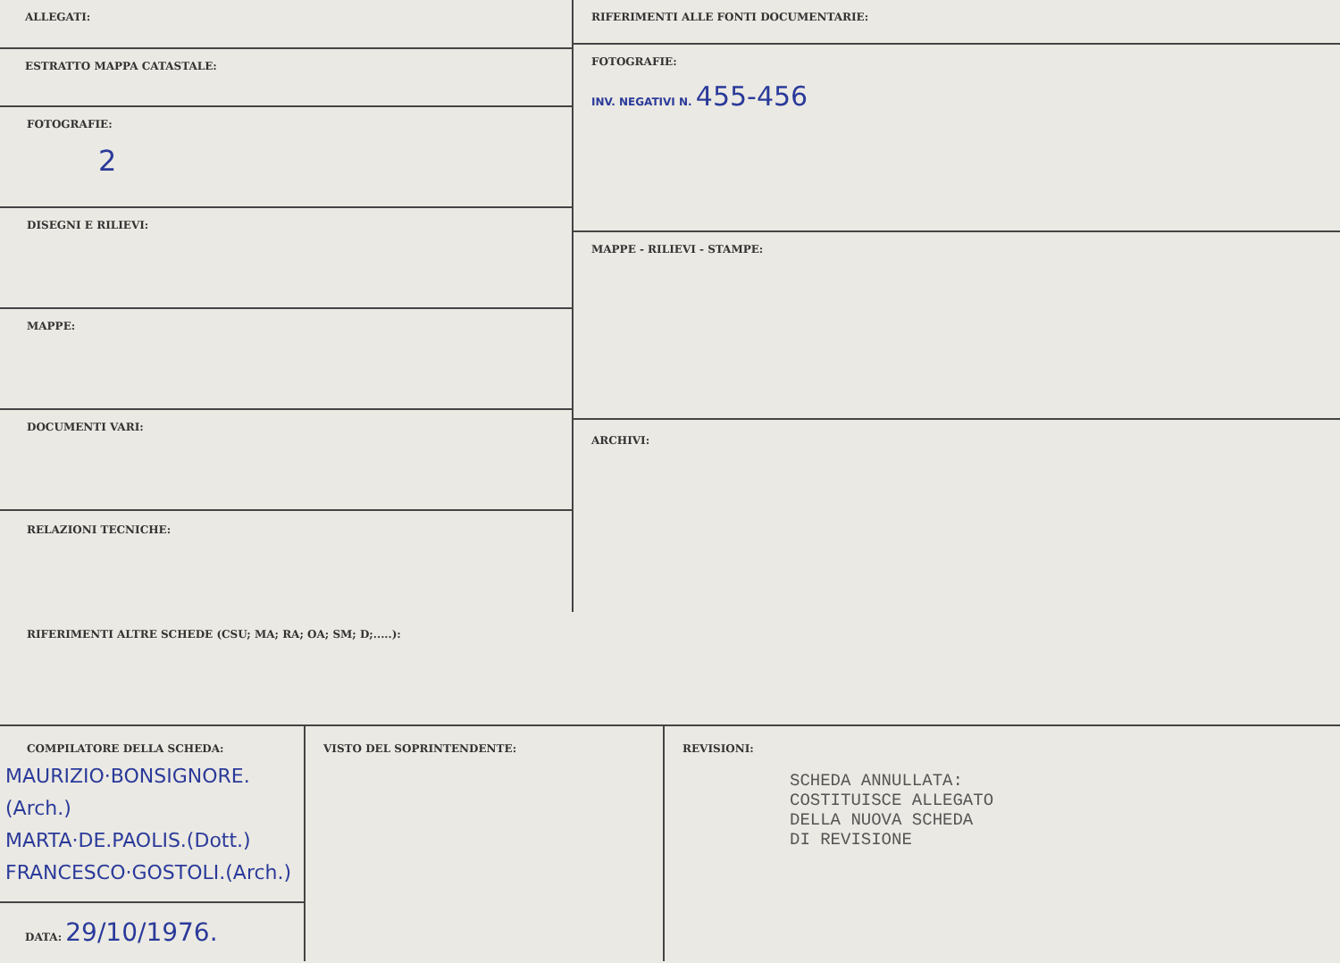ALLEGATI:
ESTRATTO MAPPA CATASTALE:
FOTOGRAFIE:
2
DISEGNI E RILIEVI:
MAPPE:
DOCUMENTI VARI:
RELAZIONI TECNICHE:
RIFERIMENTI ALLE FONTI DOCUMENTARIE:
FOTOGRAFIE:
INV. NEGATIVI N. 455-456
MAPPE - RILIEVI - STAMPE:
ARCHIVI:
RIFERIMENTI ALTRE SCHEDE (CSU; MA; RA; OA; SM; D;.....):
COMPILATORE DELLA SCHEDA:
MAURIZIO·BONSIGNORE.(Arch.)
MARTA·DE.PAOLIS.(Dott.)
FRANCESCO·GOSTOLI.(Arch.)
DATA: 29/10/1976.
VISTO DEL SOPRINTENDENTE: REVISIONI:
SCHEDA ANNULLATA:
COSTITUISCE ALLEGATO
DELLA NUOVA SCHEDA
DI REVISIONE